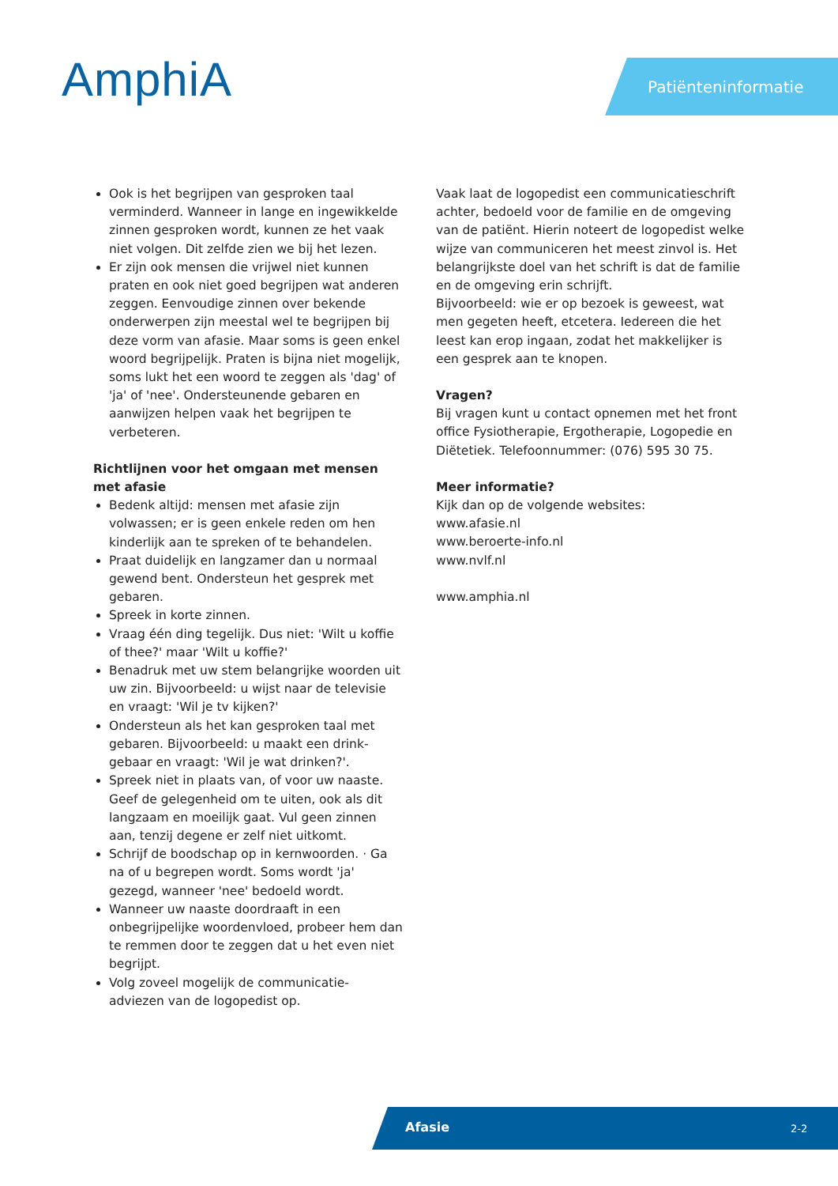AmphiA Patiënteninformatie
Ook is het begrijpen van gesproken taal verminderd. Wanneer in lange en ingewikkelde zinnen gesproken wordt, kunnen ze het vaak niet volgen. Dit zelfde zien we bij het lezen.
Er zijn ook mensen die vrijwel niet kunnen praten en ook niet goed begrijpen wat anderen zeggen. Eenvoudige zinnen over bekende onderwerpen zijn meestal wel te begrijpen bij deze vorm van afasie. Maar soms is geen enkel woord begrijpelijk. Praten is bijna niet mogelijk, soms lukt het een woord te zeggen als 'dag' of 'ja' of 'nee'. Ondersteunende gebaren en aanwijzen helpen vaak het begrijpen te verbeteren.
Richtlijnen voor het omgaan met mensen met afasie
Bedenk altijd: mensen met afasie zijn volwassen; er is geen enkele reden om hen kinderlijk aan te spreken of te behandelen.
Praat duidelijk en langzamer dan u normaal gewend bent. Ondersteun het gesprek met gebaren.
Spreek in korte zinnen.
Vraag één ding tegelijk. Dus niet: 'Wilt u koffie of thee?' maar 'Wilt u koffie?'
Benadruk met uw stem belangrijke woorden uit uw zin. Bijvoorbeeld: u wijst naar de televisie en vraagt: 'Wil je tv kijken?'
Ondersteun als het kan gesproken taal met gebaren. Bijvoorbeeld: u maakt een drink-gebaar en vraagt: 'Wil je wat drinken?'.
Spreek niet in plaats van, of voor uw naaste. Geef de gelegenheid om te uiten, ook als dit langzaam en moeilijk gaat. Vul geen zinnen aan, tenzij degene er zelf niet uitkomt.
Schrijf de boodschap op in kernwoorden. · Ga na of u begrepen wordt. Soms wordt 'ja' gezegd, wanneer 'nee' bedoeld wordt.
Wanneer uw naaste doordraaft in een onbegrijpelijke woordenvloed, probeer hem dan te remmen door te zeggen dat u het even niet begrijpt.
Volg zoveel mogelijk de communicatie-adviezen van de logopedist op.
Vaak laat de logopedist een communicatieschrift achter, bedoeld voor de familie en de omgeving van de patiënt. Hierin noteert de logopedist welke wijze van communiceren het meest zinvol is. Het belangrijkste doel van het schrift is dat de familie en de omgeving erin schrijft.
Bijvoorbeeld: wie er op bezoek is geweest, wat men gegeten heeft, etcetera. Iedereen die het leest kan erop ingaan, zodat het makkelijker is een gesprek aan te knopen.
Vragen?
Bij vragen kunt u contact opnemen met het front office Fysiotherapie, Ergotherapie, Logopedie en Diëtetiek. Telefoonnummer: (076) 595 30 75.
Meer informatie?
Kijk dan op de volgende websites:
www.afasie.nl
www.beroerte-info.nl
www.nvlf.nl
www.amphia.nl
Afasie 2-2